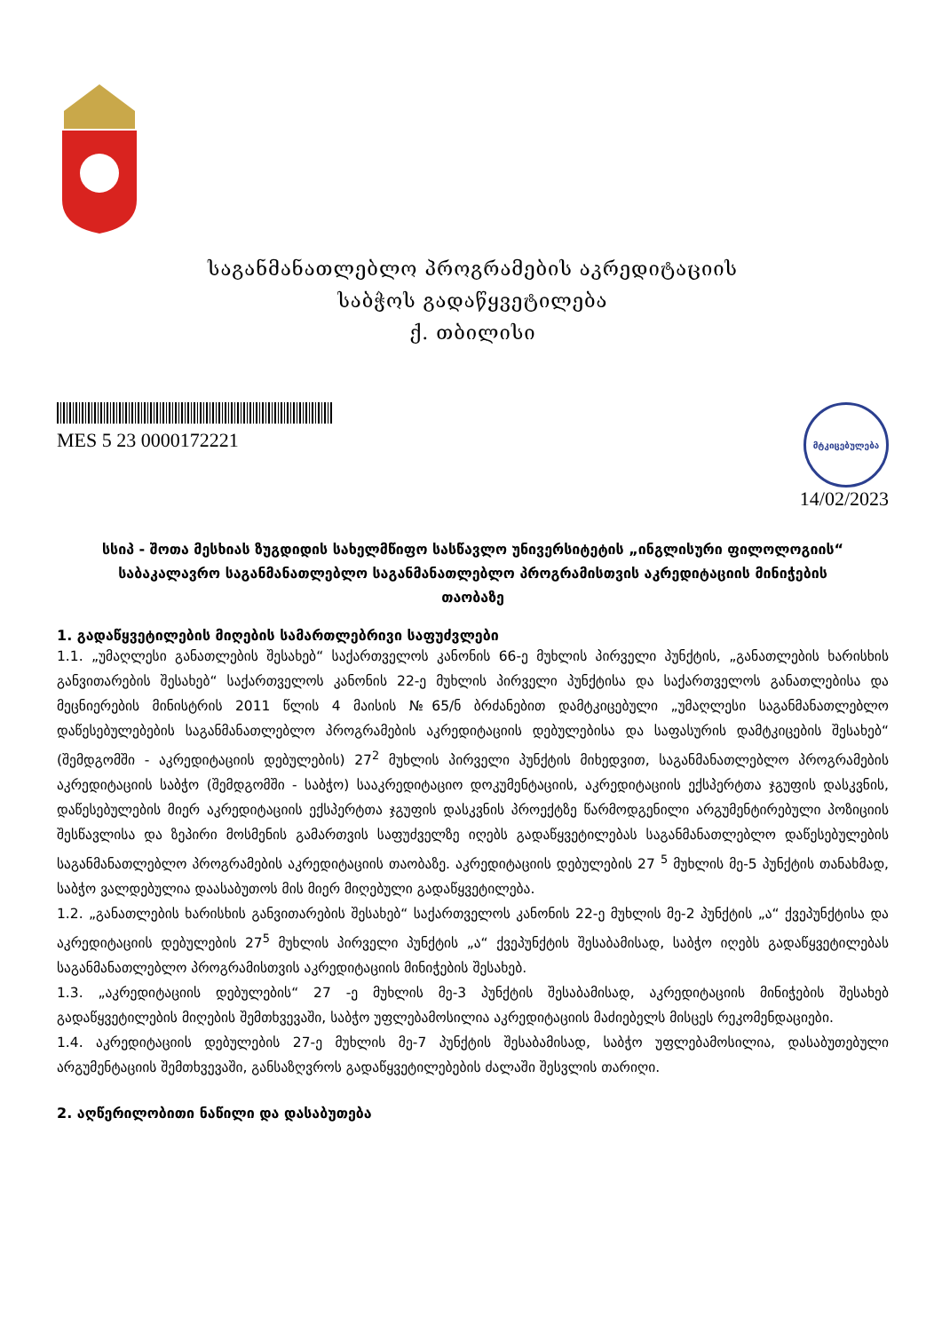საგანმანათლებლო პროგრამების აკრედიტაციის
საბჭოს გადაწყვეტილება
ქ. თბილისი
MES 5 23 0000172221
მტკიცებულება
14/02/2023
სსიპ - შოთა მესხიას ზუგდიდის სახელმწიფო სასწავლო უნივერსიტეტის „ინგლისური ფილოლოგიის“ საბაკალავრო საგანმანათლებლო საგანმანათლებლო პროგრამისთვის აკრედიტაციის მინიჭების თაობაზე
1. გადაწყვეტილების მიღების სამართლებრივი საფუძვლები
1.1. „უმაღლესი განათლების შესახებ“ საქართველოს კანონის 66-ე მუხლის პირველი პუნქტის, „განათლების ხარისხის განვითარების შესახებ“ საქართველოს კანონის 22-ე მუხლის პირველი პუნქტისა და საქართველოს განათლებისა და მეცნიერების მინისტრის 2011 წლის 4 მაისის №65/ნ ბრძანებით დამტკიცებული „უმაღლესი საგანმანათლებლო დაწესებულებების საგანმანათლებლო პროგრამების აკრედიტაციის დებულებისა და საფასურის დამტკიცების შესახებ“ (შემდგომში - აკრედიტაციის დებულების) 27<sup>2</sup> მუხლის პირველი პუნქტის მიხედვით, საგანმანათლებლო პროგრამების აკრედიტაციის საბჭო (შემდგომში - საბჭო) სააკრედიტაციო დოკუმენტაციის, აკრედიტაციის ექსპერტთა ჯგუფის დასკვნის, დაწესებულების მიერ აკრედიტაციის ექსპერტთა ჯგუფის დასკვნის პროექტზე წარმოდგენილი არგუმენტირებული პოზიციის შესწავლისა და ზეპირი მოსმენის გამართვის საფუძველზე იღებს გადაწყვეტილებას საგანმანათლებლო დაწესებულების საგანმანათლებლო პროგრამების აკრედიტაციის თაობაზე. აკრედიტაციის დებულების 27 <sup>5</sup> მუხლის მე-5 პუნქტის თანახმად, საბჭო ვალდებულია დაასაბუთოს მის მიერ მიღებული გადაწყვეტილება.
1.2. „განათლების ხარისხის განვითარების შესახებ“ საქართველოს კანონის 22-ე მუხლის მე-2 პუნქტის „ა“ ქვეპუნქტისა და აკრედიტაციის დებულების 27<sup>5</sup> მუხლის პირველი პუნქტის „ა“ ქვეპუნქტის შესაბამისად, საბჭო იღებს გადაწყვეტილებას საგანმანათლებლო პროგრამისთვის აკრედიტაციის მინიჭების შესახებ.
1.3. „აკრედიტაციის დებულების“ 27 -ე მუხლის მე-3 პუნქტის შესაბამისად, აკრედიტაციის მინიჭების შესახებ გადაწყვეტილების მიღების შემთხვევაში, საბჭო უფლებამოსილია აკრედიტაციის მაძიებელს მისცეს რეკომენდაციები.
1.4. აკრედიტაციის დებულების 27-ე მუხლის მე-7 პუნქტის შესაბამისად, საბჭო უფლებამოსილია, დასაბუთებული არგუმენტაციის შემთხვევაში, განსაზღვროს გადაწყვეტილებების ძალაში შესვლის თარიღი.
2. აღწერილობითი ნაწილი და დასაბუთება